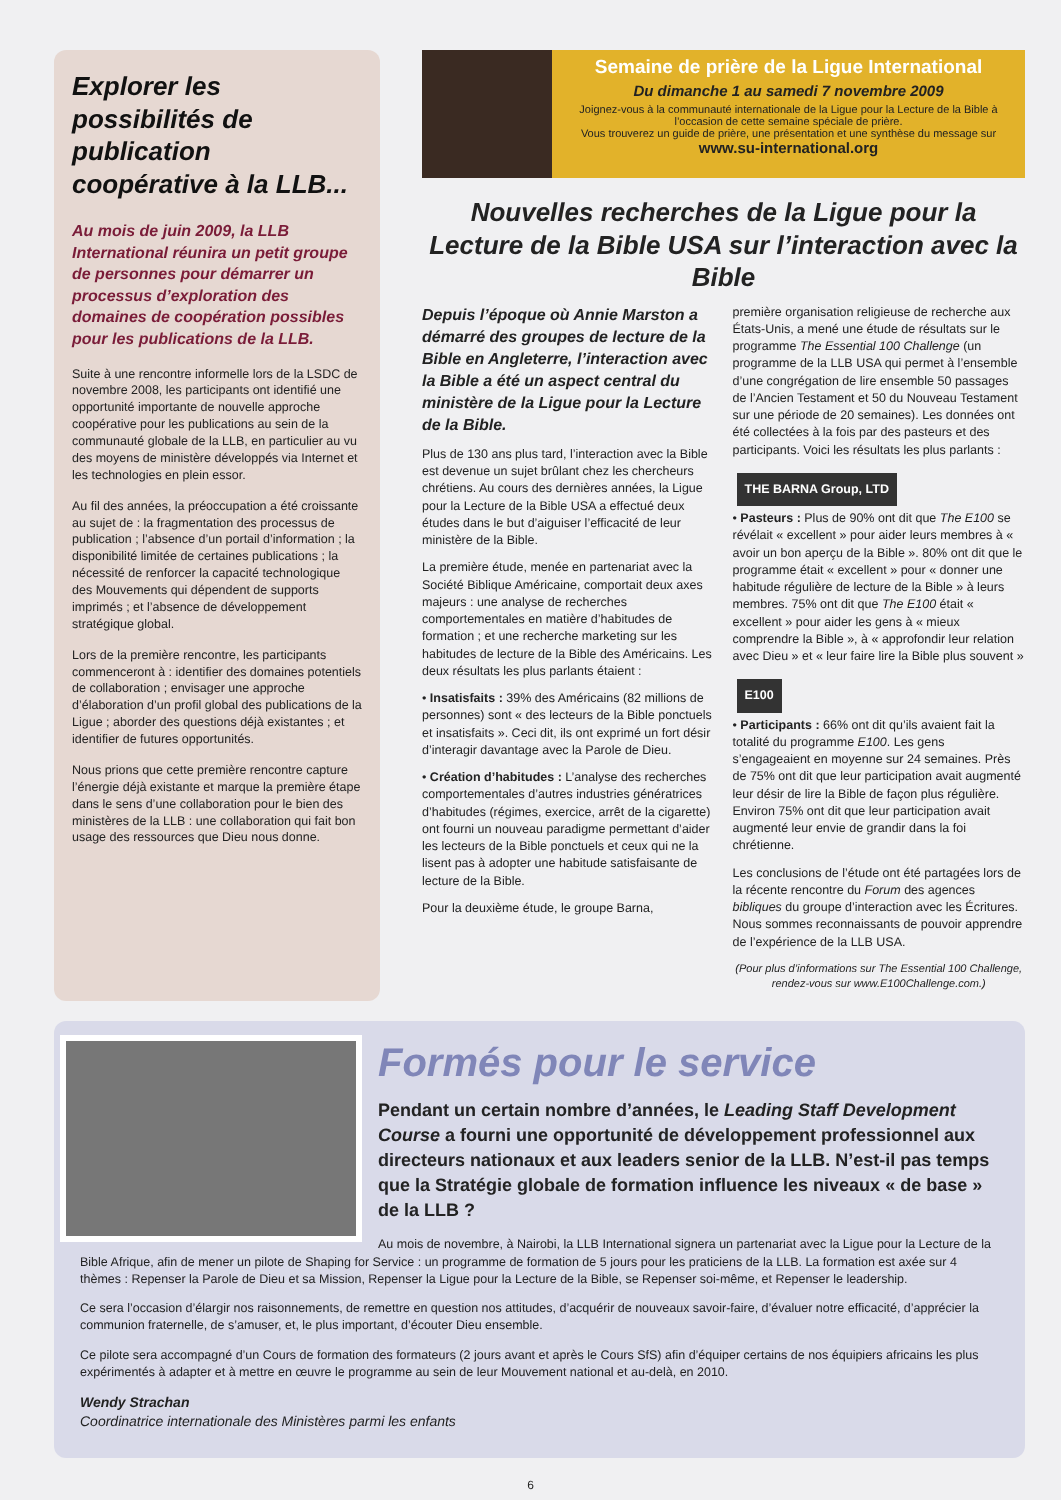Explorer les possibilités de publication coopérative à la LLB...
Au mois de juin 2009, la LLB International réunira un petit groupe de personnes pour démarrer un processus d’exploration des domaines de coopération possibles pour les publications de la LLB.
Suite à une rencontre informelle lors de la LSDC de novembre 2008, les participants ont identifié une opportunité importante de nouvelle approche coopérative pour les publications au sein de la communauté globale de la LLB, en particulier au vu des moyens de ministère développés via Internet et les technologies en plein essor.
Au fil des années, la préoccupation a été croissante au sujet de : la fragmentation des processus de publication ; l’absence d’un portail d’information ; la disponibilité limitée de certaines publications ; la nécessité de renforcer la capacité technologique des Mouvements qui dépendent de supports imprimés ; et l’absence de développement stratégique global.
Lors de la première rencontre, les participants commenceront à : identifier des domaines potentiels de collaboration ; envisager une approche d’élaboration d’un profil global des publications de la Ligue ; aborder des questions déjà existantes ; et identifier de futures opportunités.
Nous prions que cette première rencontre capture l’énergie déjà existante et marque la première étape dans le sens d’une collaboration pour le bien des ministères de la LLB : une collaboration qui fait bon usage des ressources que Dieu nous donne.
Semaine de prière de la Ligue International
Du dimanche 1 au samedi 7 novembre 2009
Joignez-vous à la communauté internationale de la Ligue pour la Lecture de la Bible à l’occasion de cette semaine spéciale de prière.
Vous trouverez un guide de prière, une présentation et une synthèse du message sur
www.su-international.org
Nouvelles recherches de la Ligue pour la Lecture de la Bible USA sur l’interaction avec la Bible
Depuis l’époque où Annie Marston a démarré des groupes de lecture de la Bible en Angleterre, l’interaction avec la Bible a été un aspect central du ministère de la Ligue pour la Lecture de la Bible.
Plus de 130 ans plus tard, l’interaction avec la Bible est devenue un sujet brûlant chez les chercheurs chrétiens. Au cours des dernières années, la Ligue pour la Lecture de la Bible USA a effectué deux études dans le but d’aiguiser l’efficacité de leur ministère de la Bible.
La première étude, menée en partenariat avec la Société Biblique Américaine, comportait deux axes majeurs : une analyse de recherches comportementales en matière d’habitudes de formation ; et une recherche marketing sur les habitudes de lecture de la Bible des Américains. Les deux résultats les plus parlants étaient :
• Insatisfaits : 39% des Américains (82 millions de personnes) sont « des lecteurs de la Bible ponctuels et insatisfaits ». Ceci dit, ils ont exprimé un fort désir d’interagir davantage avec la Parole de Dieu.
• Création d’habitudes : L’analyse des recherches comportementales d’autres industries génératrices d’habitudes (régimes, exercice, arrêt de la cigarette) ont fourni un nouveau paradigme permettant d’aider les lecteurs de la Bible ponctuels et ceux qui ne la lisent pas à adopter une habitude satisfaisante de lecture de la Bible.
Pour la deuxième étude, le groupe Barna,
première organisation religieuse de recherche aux États-Unis, a mené une étude de résultats sur le programme The Essential 100 Challenge (un programme de la LLB USA qui permet à l’ensemble d’une congrégation de lire ensemble 50 passages de l’Ancien Testament et 50 du Nouveau Testament sur une période de 20 semaines). Les données ont été collectées à la fois par des pasteurs et des participants. Voici les résultats les plus parlants :
THE BARNA Group, LTD
• Pasteurs : Plus de 90% ont dit que The E100 se révélait « excellent » pour aider leurs membres à « avoir un bon aperçu de la Bible ». 80% ont dit que le programme était « excellent » pour « donner une habitude régulière de lecture de la Bible » à leurs membres. 75% ont dit que The E100 était « excellent » pour aider les gens à « mieux comprendre la Bible », à « approfondir leur relation avec Dieu » et « leur faire lire la Bible plus souvent »
E100
• Participants : 66% ont dit qu’ils avaient fait la totalité du programme E100. Les gens s’engageaient en moyenne sur 24 semaines. Près de 75% ont dit que leur participation avait augmenté leur désir de lire la Bible de façon plus régulière. Environ 75% ont dit que leur participation avait augmenté leur envie de grandir dans la foi chrétienne.
Les conclusions de l’étude ont été partagées lors de la récente rencontre du Forum des agences bibliques du groupe d’interaction avec les Écritures. Nous sommes reconnaissants de pouvoir apprendre de l’expérience de la LLB USA.
(Pour plus d’informations sur The Essential 100 Challenge, rendez-vous sur www.E100Challenge.com.)
Formés pour le service
Pendant un certain nombre d’années, le Leading Staff Development Course a fourni une opportunité de développement professionnel aux directeurs nationaux et aux leaders senior de la LLB. N’est-il pas temps que la Stratégie globale de formation influence les niveaux « de base » de la LLB ?
Au mois de novembre, à Nairobi, la LLB International signera un partenariat avec la Ligue pour la Lecture de la Bible Afrique, afin de mener un pilote de Shaping for Service : un programme de formation de 5 jours pour les praticiens de la LLB. La formation est axée sur 4 thèmes : Repenser la Parole de Dieu et sa Mission, Repenser la Ligue pour la Lecture de la Bible, se Repenser soi-même, et Repenser le leadership.
Ce sera l’occasion d’élargir nos raisonnements, de remettre en question nos attitudes, d’acquérir de nouveaux savoir-faire, d’évaluer notre efficacité, d’apprécier la communion fraternelle, de s’amuser, et, le plus important, d’écouter Dieu ensemble.
Ce pilote sera accompagné d’un Cours de formation des formateurs (2 jours avant et après le Cours SfS) afin d’équiper certains de nos équipiers africains les plus expérimentés à adapter et à mettre en œuvre le programme au sein de leur Mouvement national et au-delà, en 2010.
Wendy Strachan
Coordinatrice internationale des Ministères parmi les enfants
6